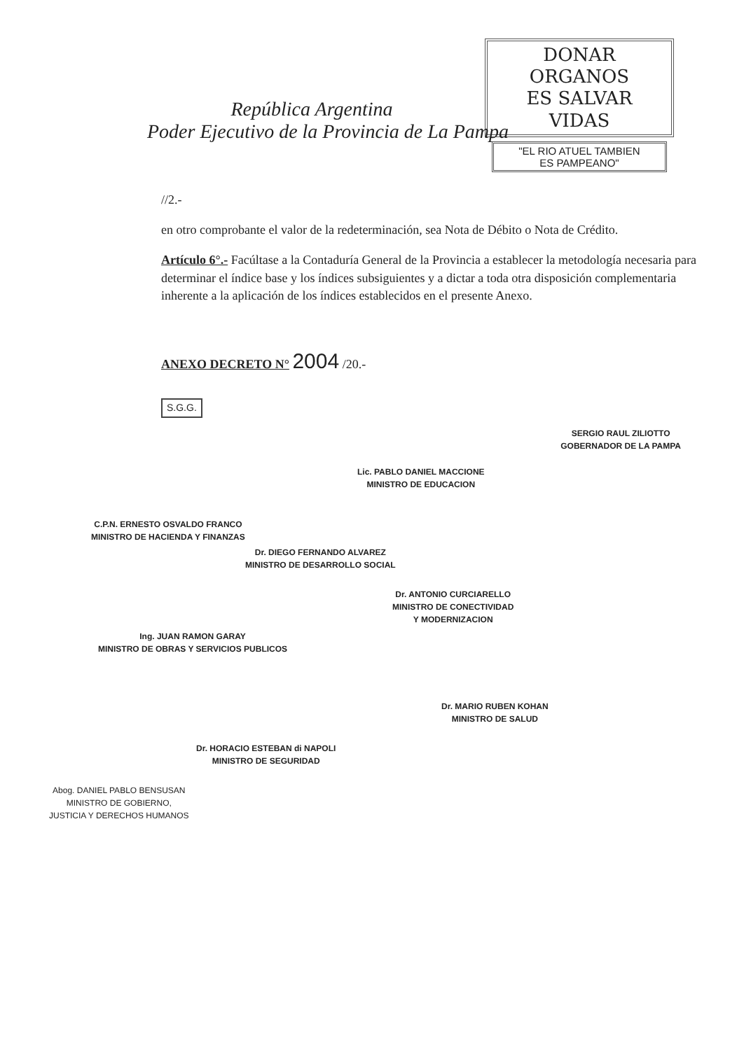DONAR ORGANOS
ES SALVAR VIDAS
"EL RIO ATUEL TAMBIEN
ES PAMPEANO"
República Argentina
Poder Ejecutivo de la Provincia de La Pampa
//2.-
en otro comprobante el valor de la redeterminación, sea Nota de Débito o Nota de Crédito.
Artículo 6°.- Facúltase a la Contaduría General de la Provincia a establecer la metodología necesaria para determinar el índice base y los índices subsiguientes y a dictar a toda otra disposición complementaria inherente a la aplicación de los índices establecidos en el presente Anexo.
ANEXO DECRETO N° 2004 /20.-
S.G.G.
SERGIO RAUL ZILIOTTO
GOBERNADOR DE LA PAMPA
Lic. PABLO DANIEL MACCIONE
MINISTRO DE EDUCACION
C.P.N. ERNESTO OSVALDO FRANCO
MINISTRO DE HACIENDA Y FINANZAS
Dr. DIEGO FERNANDO ALVAREZ
MINISTRO DE DESARROLLO SOCIAL
Dr. ANTONIO CURCIARELLO
MINISTRO DE CONECTIVIDAD
Y MODERNIZACION
Ing. JUAN RAMON GARAY
MINISTRO DE OBRAS Y SERVICIOS PUBLICOS
Dr. MARIO RUBEN KOHAN
MINISTRO DE SALUD
Dr. HORACIO ESTEBAN di NAPOLI
MINISTRO DE SEGURIDAD
Abog. DANIEL PABLO BENSUSAN
MINISTRO DE GOBIERNO,
JUSTICIA Y DERECHOS HUMANOS